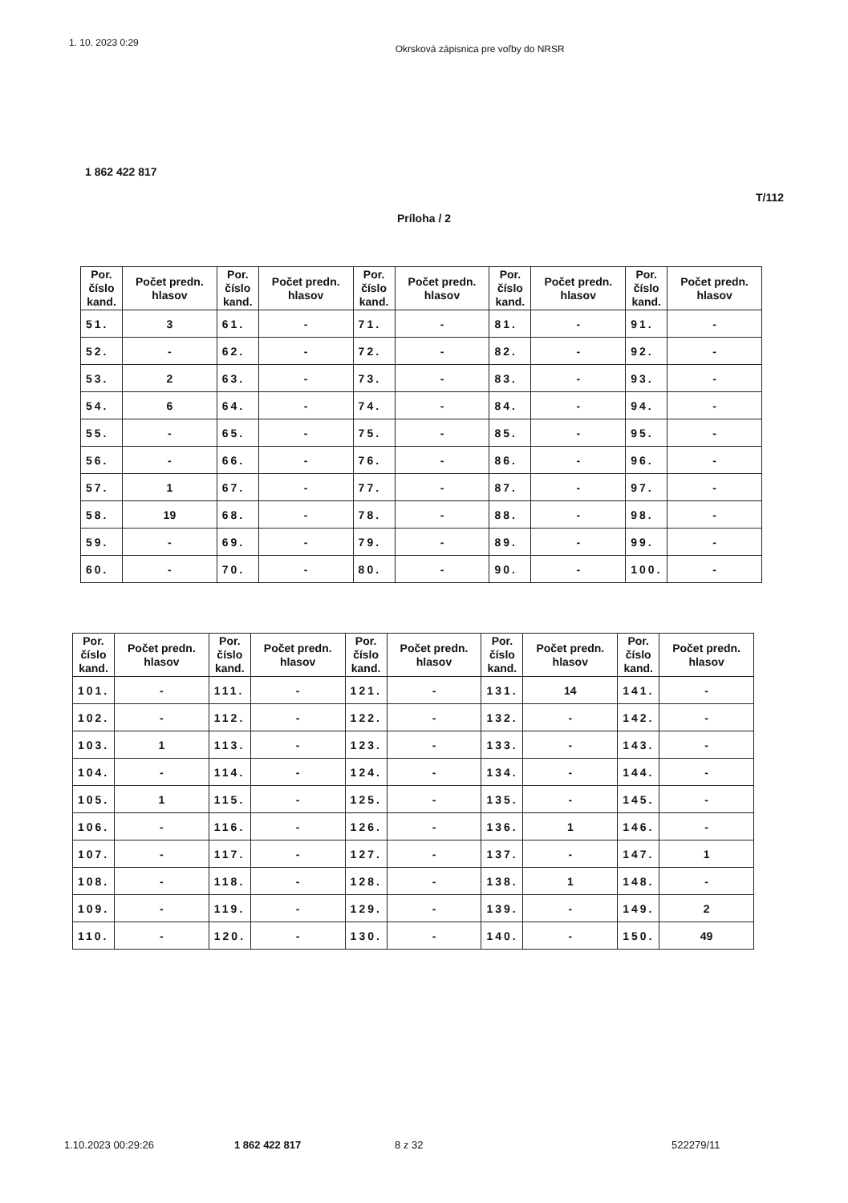1. 10. 2023 0:29 Okrsková zápisnica pre voľby do NRSR
1 862 422 817
T/112
Príloha / 2
| Por. číslo kand. | Počet predn. hlasov | Por. číslo kand. | Počet predn. hlasov | Por. číslo kand. | Počet predn. hlasov | Por. číslo kand. | Počet predn. hlasov | Por. číslo kand. | Počet predn. hlasov |
| --- | --- | --- | --- | --- | --- | --- | --- | --- | --- |
| 51. | 3 | 61. | - | 71. | - | 81. | - | 91. | - |
| 52. | - | 62. | - | 72. | - | 82. | - | 92. | - |
| 53. | 2 | 63. | - | 73. | - | 83. | - | 93. | - |
| 54. | 6 | 64. | - | 74. | - | 84. | - | 94. | - |
| 55. | - | 65. | - | 75. | - | 85. | - | 95. | - |
| 56. | - | 66. | - | 76. | - | 86. | - | 96. | - |
| 57. | 1 | 67. | - | 77. | - | 87. | - | 97. | - |
| 58. | 19 | 68. | - | 78. | - | 88. | - | 98. | - |
| 59. | - | 69. | - | 79. | - | 89. | - | 99. | - |
| 60. | - | 70. | - | 80. | - | 90. | - | 100. | - |
| Por. číslo kand. | Počet predn. hlasov | Por. číslo kand. | Počet predn. hlasov | Por. číslo kand. | Počet predn. hlasov | Por. číslo kand. | Počet predn. hlasov | Por. číslo kand. | Počet predn. hlasov |
| --- | --- | --- | --- | --- | --- | --- | --- | --- | --- |
| 101. | - | 111. | - | 121. | - | 131. | 14 | 141. | - |
| 102. | - | 112. | - | 122. | - | 132. | - | 142. | - |
| 103. | 1 | 113. | - | 123. | - | 133. | - | 143. | - |
| 104. | - | 114. | - | 124. | - | 134. | - | 144. | - |
| 105. | 1 | 115. | - | 125. | - | 135. | - | 145. | - |
| 106. | - | 116. | - | 126. | - | 136. | 1 | 146. | - |
| 107. | - | 117. | - | 127. | - | 137. | - | 147. | 1 |
| 108. | - | 118. | - | 128. | - | 138. | 1 | 148. | - |
| 109. | - | 119. | - | 129. | - | 139. | - | 149. | 2 |
| 110. | - | 120. | - | 130. | - | 140. | - | 150. | 49 |
1.10.2023 00:29:26 1 862 422 817 8 z 32 522279/11